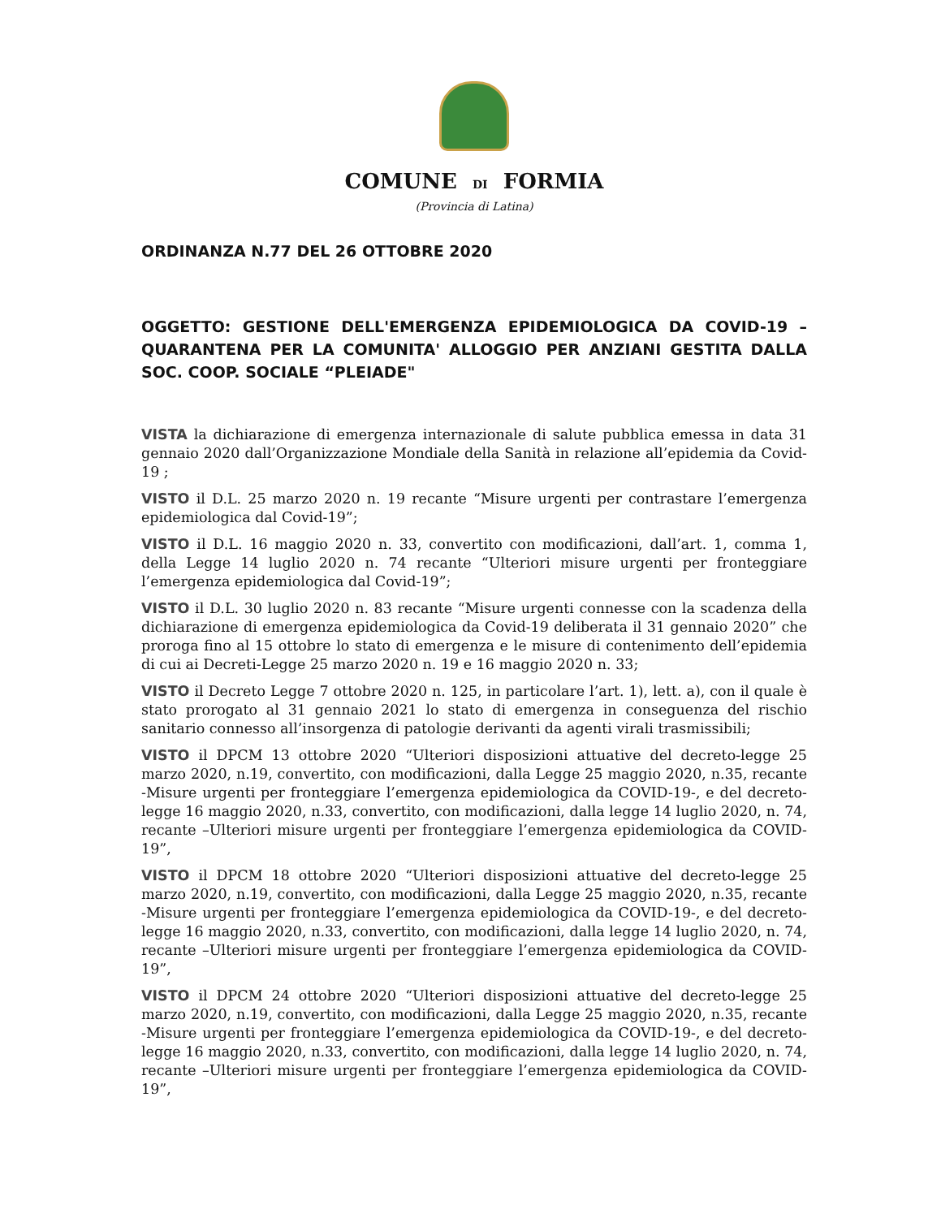COMUNE DI FORMIA
(Provincia di Latina)
ORDINANZA N.77 DEL 26 OTTOBRE 2020
OGGETTO: GESTIONE DELL'EMERGENZA EPIDEMIOLOGICA DA COVID-19 – QUARANTENA PER LA COMUNITA' ALLOGGIO PER ANZIANI GESTITA DALLA SOC. COOP. SOCIALE “PLEIADE"
VISTA la dichiarazione di emergenza internazionale di salute pubblica emessa in data 31 gennaio 2020 dall’Organizzazione Mondiale della Sanità in relazione all’epidemia da Covid-19 ;
VISTO il D.L. 25 marzo 2020 n. 19 recante “Misure urgenti per contrastare l’emergenza epidemiologica dal Covid-19”;
VISTO il D.L. 16 maggio 2020 n. 33, convertito con modificazioni, dall’art. 1, comma 1, della Legge 14 luglio 2020 n. 74 recante “Ulteriori misure urgenti per fronteggiare l’emergenza epidemiologica dal Covid-19”;
VISTO il D.L. 30 luglio 2020 n. 83 recante “Misure urgenti connesse con la scadenza della dichiarazione di emergenza epidemiologica da Covid-19 deliberata il 31 gennaio 2020” che proroga fino al 15 ottobre lo stato di emergenza e le misure di contenimento dell’epidemia di cui ai Decreti-Legge 25 marzo 2020 n. 19 e 16 maggio 2020 n. 33;
VISTO il Decreto Legge 7 ottobre 2020 n. 125, in particolare l’art. 1), lett. a), con il quale è stato prorogato al 31 gennaio 2021 lo stato di emergenza in conseguenza del rischio sanitario connesso all’insorgenza di patologie derivanti da agenti virali trasmissibili;
VISTO il DPCM 13 ottobre 2020 “Ulteriori disposizioni attuative del decreto-legge 25 marzo 2020, n.19, convertito, con modificazioni, dalla Legge 25 maggio 2020, n.35, recante -Misure urgenti per fronteggiare l’emergenza epidemiologica da COVID-19-, e del decreto-legge 16 maggio 2020, n.33, convertito, con modificazioni, dalla legge 14 luglio 2020, n. 74, recante –Ulteriori misure urgenti per fronteggiare l’emergenza epidemiologica da COVID-19”,
VISTO il DPCM 18 ottobre 2020 “Ulteriori disposizioni attuative del decreto-legge 25 marzo 2020, n.19, convertito, con modificazioni, dalla Legge 25 maggio 2020, n.35, recante -Misure urgenti per fronteggiare l’emergenza epidemiologica da COVID-19-, e del decreto-legge 16 maggio 2020, n.33, convertito, con modificazioni, dalla legge 14 luglio 2020, n. 74, recante –Ulteriori misure urgenti per fronteggiare l’emergenza epidemiologica da COVID-19”,
VISTO il DPCM 24 ottobre 2020 “Ulteriori disposizioni attuative del decreto-legge 25 marzo 2020, n.19, convertito, con modificazioni, dalla Legge 25 maggio 2020, n.35, recante -Misure urgenti per fronteggiare l’emergenza epidemiologica da COVID-19-, e del decreto-legge 16 maggio 2020, n.33, convertito, con modificazioni, dalla legge 14 luglio 2020, n. 74, recante –Ulteriori misure urgenti per fronteggiare l’emergenza epidemiologica da COVID-19”,